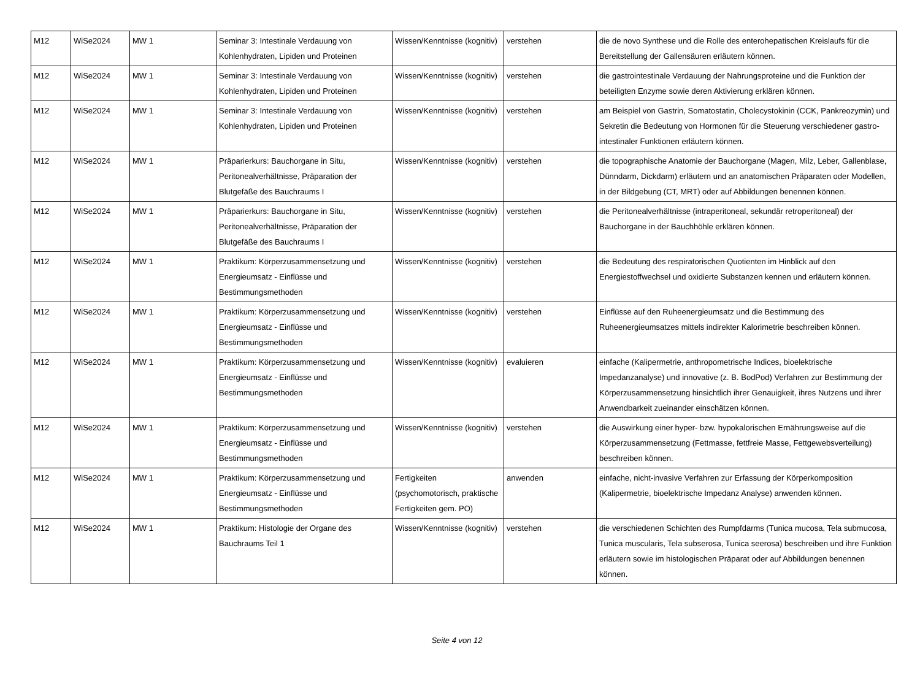| M12 | WiSe2024 | MW 1 | Seminar 3: Intestinale Verdauung von Kohlenhydraten, Lipiden und Proteinen | Wissen/Kenntnisse (kognitiv) | verstehen | die de novo Synthese und die Rolle des enterohepatischen Kreislaufs für die Bereitstellung der Gallensäuren erläutern können. |
| M12 | WiSe2024 | MW 1 | Seminar 3: Intestinale Verdauung von Kohlenhydraten, Lipiden und Proteinen | Wissen/Kenntnisse (kognitiv) | verstehen | die gastrointestinale Verdauung der Nahrungsproteine und die Funktion der beteiligten Enzyme sowie deren Aktivierung erklären können. |
| M12 | WiSe2024 | MW 1 | Seminar 3: Intestinale Verdauung von Kohlenhydraten, Lipiden und Proteinen | Wissen/Kenntnisse (kognitiv) | verstehen | am Beispiel von Gastrin, Somatostatin, Cholecystokinin (CCK, Pankreozymin) und Sekretin die Bedeutung von Hormonen für die Steuerung verschiedener gastro-intestinaler Funktionen erläutern können. |
| M12 | WiSe2024 | MW 1 | Präparierkurs: Bauchorgane in Situ, Peritonealverhältnisse, Präparation der Blutgefäße des Bauchraums I | Wissen/Kenntnisse (kognitiv) | verstehen | die topographische Anatomie der Bauchorgane (Magen, Milz, Leber, Gallenblase, Dünndarm, Dickdarm) erläutern und an anatomischen Präparaten oder Modellen, in der Bildgebung (CT, MRT) oder auf Abbildungen benennen können. |
| M12 | WiSe2024 | MW 1 | Präparierkurs: Bauchorgane in Situ, Peritonealverhältnisse, Präparation der Blutgefäße des Bauchraums I | Wissen/Kenntnisse (kognitiv) | verstehen | die Peritonealverhältnisse (intraperitoneal, sekundär retroperitoneal) der Bauchorgane in der Bauchhöhle erklären können. |
| M12 | WiSe2024 | MW 1 | Praktikum: Körperzusammensetzung und Energieumsatz - Einflüsse und Bestimmungsmethoden | Wissen/Kenntnisse (kognitiv) | verstehen | die Bedeutung des respiratorischen Quotienten im Hinblick auf den Energiestoffwechsel und oxidierte Substanzen kennen und erläutern können. |
| M12 | WiSe2024 | MW 1 | Praktikum: Körperzusammensetzung und Energieumsatz - Einflüsse und Bestimmungsmethoden | Wissen/Kenntnisse (kognitiv) | verstehen | Einflüsse auf den Ruheenergieumsatz und die Bestimmung des Ruheenergieumsatzes mittels indirekter Kalorimetrie beschreiben können. |
| M12 | WiSe2024 | MW 1 | Praktikum: Körperzusammensetzung und Energieumsatz - Einflüsse und Bestimmungsmethoden | Wissen/Kenntnisse (kognitiv) | evaluieren | einfache (Kalipermetrie, anthropometrische Indices, bioelektrische Impedanzanalyse) und innovative (z. B. BodPod) Verfahren zur Bestimmung der Körperzusammensetzung hinsichtlich ihrer Genauigkeit, ihres Nutzens und ihrer Anwendbarkeit zueinander einschätzen können. |
| M12 | WiSe2024 | MW 1 | Praktikum: Körperzusammensetzung und Energieumsatz - Einflüsse und Bestimmungsmethoden | Wissen/Kenntnisse (kognitiv) | verstehen | die Auswirkung einer hyper- bzw. hypokalorischen Ernährungsweise auf die Körperzusammensetzung (Fettmasse, fettfreie Masse, Fettgewebsverteilung) beschreiben können. |
| M12 | WiSe2024 | MW 1 | Praktikum: Körperzusammensetzung und Energieumsatz - Einflüsse und Bestimmungsmethoden | Fertigkeiten (psychomotorisch, praktische Fertigkeiten gem. PO) | anwenden | einfache, nicht-invasive Verfahren zur Erfassung der Körperkomposition (Kalipermetrie, bioelektrische Impedanz Analyse) anwenden können. |
| M12 | WiSe2024 | MW 1 | Praktikum: Histologie der Organe des Bauchraums Teil 1 | Wissen/Kenntnisse (kognitiv) | verstehen | die verschiedenen Schichten des Rumpfdarms (Tunica mucosa, Tela submucosa, Tunica muscularis, Tela subserosa, Tunica seerosa) beschreiben und ihre Funktion erläutern sowie im histologischen Präparat oder auf Abbildungen benennen können. |
Seite 4 von 12